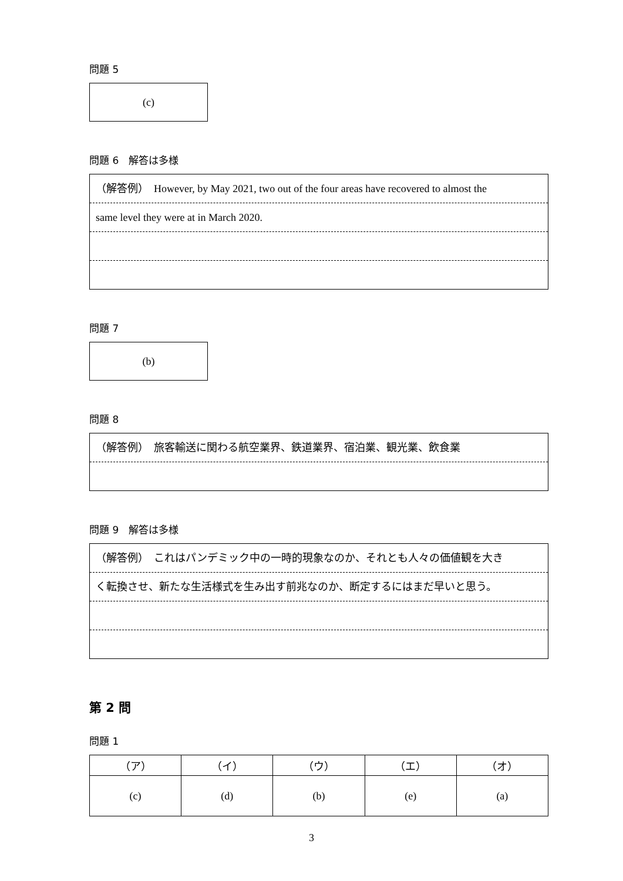問題 5
(c)
問題 6　解答は多様
（解答例）　However, by May 2021, two out of the four areas have recovered to almost the
same level they were at in March 2020.
問題 7
(b)
問題 8
（解答例）　旅客輸送に関わる航空業界、鉄道業界、宿泊業、観光業、飲食業
問題 9　解答は多様
（解答例）　これはパンデミック中の一時的現象なのか、それとも人々の価値観を大き
く転換させ、新たな生活様式を生み出す前兆なのか、断定するにはまだ早いと思う。
第 2 問
問題 1
| （ア） | （イ） | （ウ） | （エ） | （オ） |
| --- | --- | --- | --- | --- |
| (c) | (d) | (b) | (e) | (a) |
3